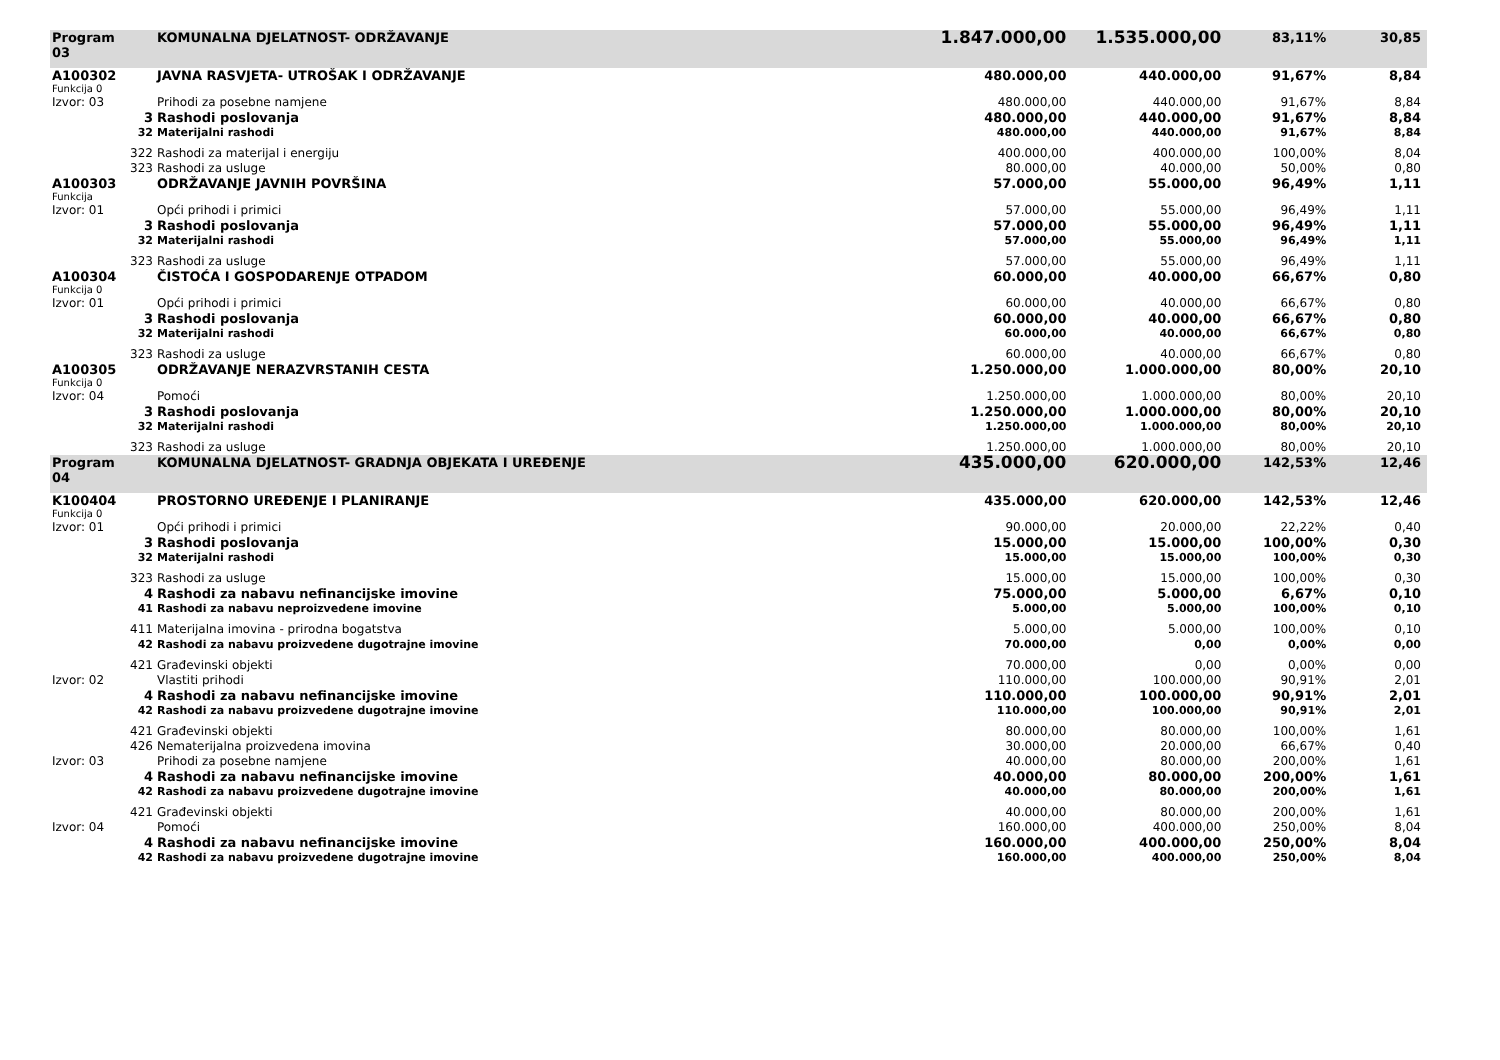| Program 03 | | KOMUNALNA DJELATNOST- ODRŽAVANJE | 1.847.000,00 | 1.535.000,00 | 83,11% | 30,85 | |
| A100302 | | JAVNA RASVJETA- UTROŠAK I ODRŽAVANJE | 480.000,00 | 440.000,00 | 91,67% | 8,84 | |
| Funkcija 0 | | | | | | | |
| Izvor: 03 | | Prihodi za posebne namjene | 480.000,00 | 440.000,00 | 91,67% | 8,84 | |
| | 3 | Rashodi poslovanja | 480.000,00 | 440.000,00 | 91,67% | 8,84 | |
| | 32 | Materijalni rashodi | 480.000,00 | 440.000,00 | 91,67% | 8,84 | |
| | 322 | Rashodi za materijal i energiju | 400.000,00 | 400.000,00 | 100,00% | 8,04 | |
| | 323 | Rashodi za usluge | 80.000,00 | 40.000,00 | 50,00% | 0,80 | |
| A100303 | | ODRŽAVANJE JAVNIH POVRŠINA | 57.000,00 | 55.000,00 | 96,49% | 1,11 | |
| Funkcija | | | | | | | |
| Izvor: 01 | | Opći prihodi i primici | 57.000,00 | 55.000,00 | 96,49% | 1,11 | |
| | 3 | Rashodi poslovanja | 57.000,00 | 55.000,00 | 96,49% | 1,11 | |
| | 32 | Materijalni rashodi | 57.000,00 | 55.000,00 | 96,49% | 1,11 | |
| | 323 | Rashodi za usluge | 57.000,00 | 55.000,00 | 96,49% | 1,11 | |
| A100304 | | ČISTOĆA I GOSPODARENJE OTPADOM | 60.000,00 | 40.000,00 | 66,67% | 0,80 | |
| Funkcija 0 | | | | | | | |
| Izvor: 01 | | Opći prihodi i primici | 60.000,00 | 40.000,00 | 66,67% | 0,80 | |
| | 3 | Rashodi poslovanja | 60.000,00 | 40.000,00 | 66,67% | 0,80 | |
| | 32 | Materijalni rashodi | 60.000,00 | 40.000,00 | 66,67% | 0,80 | |
| | 323 | Rashodi za usluge | 60.000,00 | 40.000,00 | 66,67% | 0,80 | |
| A100305 | | ODRŽAVANJE NERAZVRSTANIH CESTA | 1.250.000,00 | 1.000.000,00 | 80,00% | 20,10 | |
| Funkcija 0 | | | | | | | |
| Izvor: 04 | | Pomoći | 1.250.000,00 | 1.000.000,00 | 80,00% | 20,10 | |
| | 3 | Rashodi poslovanja | 1.250.000,00 | 1.000.000,00 | 80,00% | 20,10 | |
| | 32 | Materijalni rashodi | 1.250.000,00 | 1.000.000,00 | 80,00% | 20,10 | |
| | 323 | Rashodi za usluge | 1.250.000,00 | 1.000.000,00 | 80,00% | 20,10 | |
| Program 04 | | KOMUNALNA DJELATNOST- GRADNJA OBJEKATA I UREĐENJE | 435.000,00 | 620.000,00 | 142,53% | 12,46 | |
| K100404 | | PROSTORNO UREĐENJE I PLANIRANJE | 435.000,00 | 620.000,00 | 142,53% | 12,46 | |
| Funkcija 0 | | | | | | | |
| Izvor: 01 | | Opći prihodi i primici | 90.000,00 | 20.000,00 | 22,22% | 0,40 | |
| | 3 | Rashodi poslovanja | 15.000,00 | 15.000,00 | 100,00% | 0,30 | |
| | 32 | Materijalni rashodi | 15.000,00 | 15.000,00 | 100,00% | 0,30 | |
| | 323 | Rashodi za usluge | 15.000,00 | 15.000,00 | 100,00% | 0,30 | |
| | 4 | Rashodi za nabavu nefinancijske imovine | 75.000,00 | 5.000,00 | 6,67% | 0,10 | |
| | 41 | Rashodi za nabavu neproizvedene imovine | 5.000,00 | 5.000,00 | 100,00% | 0,10 | |
| | 411 | Materijalna imovina - prirodna bogatstva | 5.000,00 | 5.000,00 | 100,00% | 0,10 | |
| | 42 | Rashodi za nabavu proizvedene dugotrajne imovine | 70.000,00 | 0,00 | 0,00% | 0,00 | |
| | 421 | Građevinski objekti | 70.000,00 | 0,00 | 0,00% | 0,00 | |
| Izvor: 02 | | Vlastiti prihodi | 110.000,00 | 100.000,00 | 90,91% | 2,01 | |
| | 4 | Rashodi za nabavu nefinancijske imovine | 110.000,00 | 100.000,00 | 90,91% | 2,01 | |
| | 42 | Rashodi za nabavu proizvedene dugotrajne imovine | 110.000,00 | 100.000,00 | 90,91% | 2,01 | |
| | 421 | Građevinski objekti | 80.000,00 | 80.000,00 | 100,00% | 1,61 | |
| | 426 | Nematerijalna proizvedena imovina | 30.000,00 | 20.000,00 | 66,67% | 0,40 | |
| Izvor: 03 | | Prihodi za posebne namjene | 40.000,00 | 80.000,00 | 200,00% | 1,61 | |
| | 4 | Rashodi za nabavu nefinancijske imovine | 40.000,00 | 80.000,00 | 200,00% | 1,61 | |
| | 42 | Rashodi za nabavu proizvedene dugotrajne imovine | 40.000,00 | 80.000,00 | 200,00% | 1,61 | |
| | 421 | Građevinski objekti | 40.000,00 | 80.000,00 | 200,00% | 1,61 | |
| Izvor: 04 | | Pomoći | 160.000,00 | 400.000,00 | 250,00% | 8,04 | |
| | 4 | Rashodi za nabavu nefinancijske imovine | 160.000,00 | 400.000,00 | 250,00% | 8,04 | |
| | 42 | Rashodi za nabavu proizvedene dugotrajne imovine | 160.000,00 | 400.000,00 | 250,00% | 8,04 | |